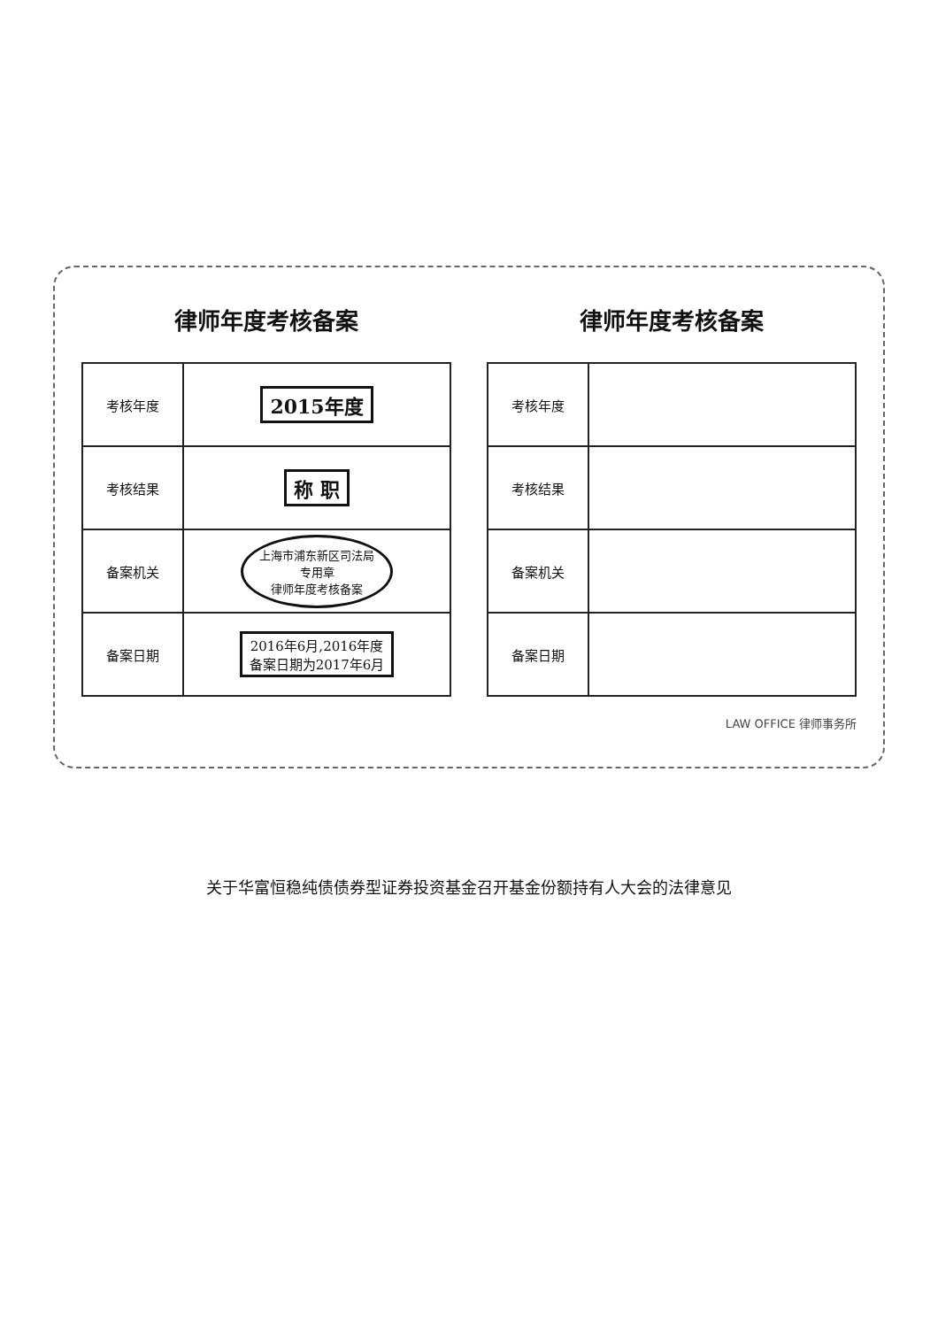律师年度考核备案
| 考核年度 | 2015年度 |
| 考核结果 | 称 职 |
| 备案机关 | 上海市浦东新区司法局 专用章 律师年度考核备案 |
| 备案日期 | 2016年6月,2016年度 备案日期为2017年6月 |
律师年度考核备案
| 考核年度 | |
| 考核结果 | |
| 备案机关 | |
| 备案日期 | |
LAW OFFICE 律师事务所
关于华富恒稳纯债债券型证券投资基金召开基金份额持有人大会的法律意见